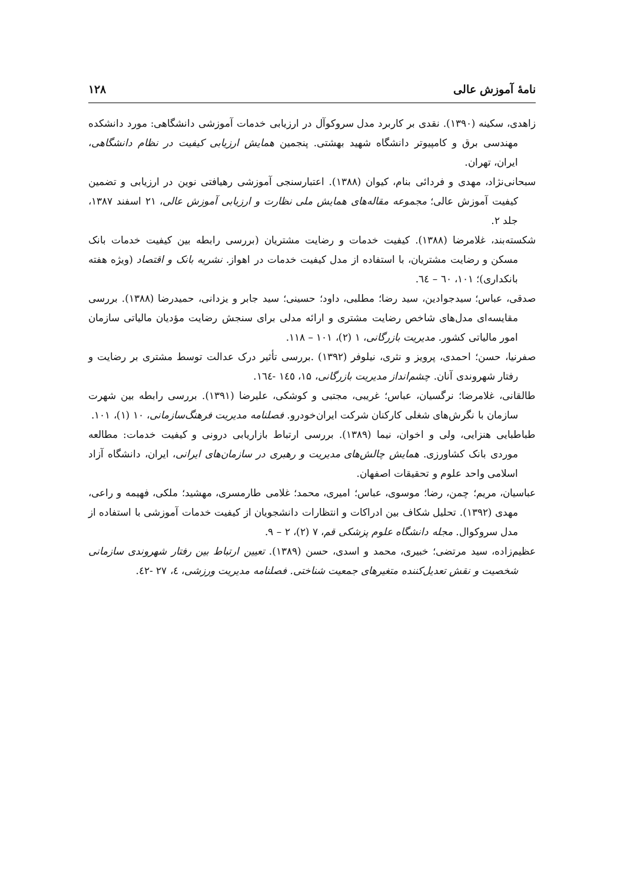نامهٔ آموزش عالی ۱۲۸
زاهدی، سکینه (۱۳۹۰). نقدی بر کاربرد مدل سروکوآل در ارزیابی خدمات آموزشی دانشگاهی: مورد دانشکده مهندسی برق و کامپیوتر دانشگاه شهید بهشتی. پنجمین همایش ارزیابی کیفیت در نظام دانشگاهی، ایران، تهران.
سبحانی‌نژاد، مهدی و فردائی بنام، کیوان (۱۳۸۸). اعتبارسنجی آموزشی رهیافتی نوین در ارزیابی و تضمین کیفیت آموزش عالی؛ مجموعه مقاله‌های همایش ملی نظارت و ارزیابی آموزش عالی، ۲۱ اسفند ۱۳۸۷، جلد ۲.
شکسته‌بند، غلامرضا (۱۳۸۸). کیفیت خدمات و رضایت مشتریان (بررسی رابطه بین کیفیت خدمات بانک مسکن و رضایت مشتریان، با استفاده از مدل کیفیت خدمات در اهواز. نشریه بانک و اقتصاد (ویژه هفته بانکداری)؛ ۱۰۱، ٦٠ – ٦٤.
صدقی، عباس؛ سیدجوادین، سید رضا؛ مطلبی، داود؛ حسینی؛ سید جابر و یزدانی، حمیدرضا (۱۳۸۸). بررسی مقایسه‌ای مدل‌های شاخص رضایت مشتری و ارائه مدلی برای سنجش رضایت مؤدیان مالیاتی سازمان امور مالیاتی کشور. مدیریت بازرگانی، ۱ (۲)، ۱۰۱ – ۱۱۸.
صفرنیا، حسن؛ احمدی، پرویز و نثری، نیلوفر (۱۳۹۲) .بررسی تأثیر درک عدالت توسط مشتری بر رضایت و رفتار شهروندی آنان. چشم‌انداز مدیریت بازرگانی، ۱۵، ۱٤٥ -۱٦٤.
طالقانی، غلامرضا؛ نرگسیان، عباس؛ غریبی، مجتبی و کوشکی، علیرضا (۱۳۹۱). بررسی رابطه بین شهرت سازمان با نگرش‌های شغلی کارکنان شرکت ایران‌خودرو. فصلنامه مدیریت فرهنگ‌سازمانی، ۱۰ (۱)، ۱۰۱.
طباطبایی هنزایی، ولی و اخوان، نیما (۱۳۸۹). بررسی ارتباط بازاریابی درونی و کیفیت خدمات: مطالعه موردی بانک کشاورزی. همایش چالش‌های مدیریت و رهبری در سازمان‌های ایرانی، ایران، دانشگاه آزاد اسلامی واحد علوم و تحقیقات اصفهان.
عباسیان، مریم؛ چمن، رضا؛ موسوی، عباس؛ امیری، محمد؛ غلامی طارمسری، مهشید؛ ملکی، فهیمه و راعی، مهدی (۱۳۹۲). تحلیل شکاف بین ادراکات و انتظارات دانشجویان از کیفیت خدمات آموزشی با استفاده از مدل سروکوال. مجله دانشگاه علوم پزشکی قم، ۷ (۲)، ۲ – ۹.
عظیم‌زاده، سید مرتضی؛ خبیری، محمد و اسدی، حسن (۱۳۸۹). تعیین ارتباط بین رفتار شهروندی سازمانی شخصیت و نقش تعدیل‌کننده متغیرهای جمعیت شناختی. فصلنامه مدیریت ورزشی، ٤، ۲۷ -٤۲.